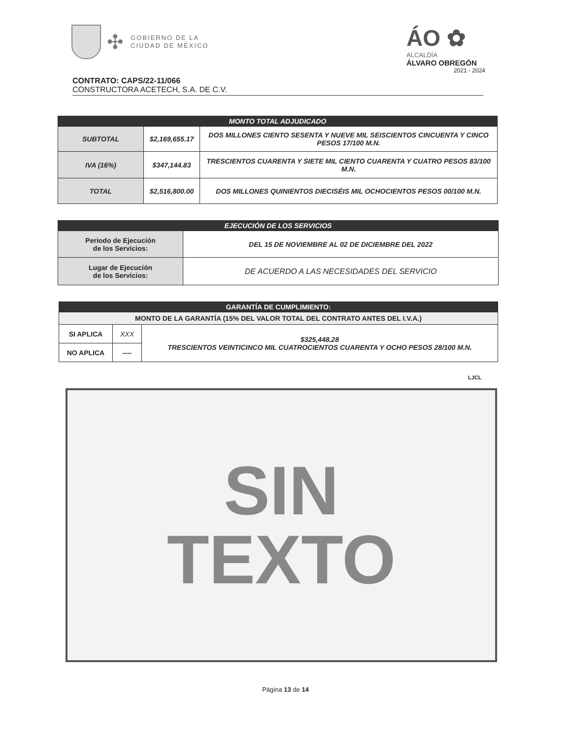✣ GOBIERNO DE LA
CIUDAD DE MÉXICO
ÁO ✿
ALCALDÍA
ÁLVARO OBREGÓN
2021 - 2024
CONTRATO: CAPS/22-11/066
CONSTRUCTORA ACETECH, S.A. DE C.V.
| MONTO TOTAL ADJUDICADO | | |
| --- | --- | --- |
| SUBTOTAL | $2,169,655.17 | DOS MILLONES CIENTO SESENTA Y NUEVE MIL SEISCIENTOS CINCUENTA Y CINCO PESOS 17/100 M.N. |
| IVA (16%) | $347,144.83 | TRESCIENTOS CUARENTA Y SIETE MIL CIENTO CUARENTA Y CUATRO PESOS 83/100 M.N. |
| TOTAL | $2,516,800.00 | DOS MILLONES QUINIENTOS DIECISÉIS MIL OCHOCIENTOS PESOS 00/100 M.N. |
| EJECUCIÓN DE LOS SERVICIOS | |
| --- | --- |
| Periodo de Ejecución de los Servicios: | DEL 15 DE NOVIEMBRE AL 02 DE DICIEMBRE DEL 2022 |
| Lugar de Ejecución de los Servicios: | DE ACUERDO A LAS NECESIDADES DEL SERVICIO |
| GARANTÍA DE CUMPLIMIENTO: | | |
| --- | --- | --- |
| MONTO DE LA GARANTÍA (15% DEL VALOR TOTAL DEL CONTRATO ANTES DEL I.V.A.) | | |
| SI APLICA | XXX | $325,448.28 TRESCIENTOS VEINTICINCO MIL CUATROCIENTOS CUARENTA Y OCHO PESOS 28/100 M.N. |
| NO APLICA | ---- | |
LJCL
SIN
TEXTO
Página 13 de 14